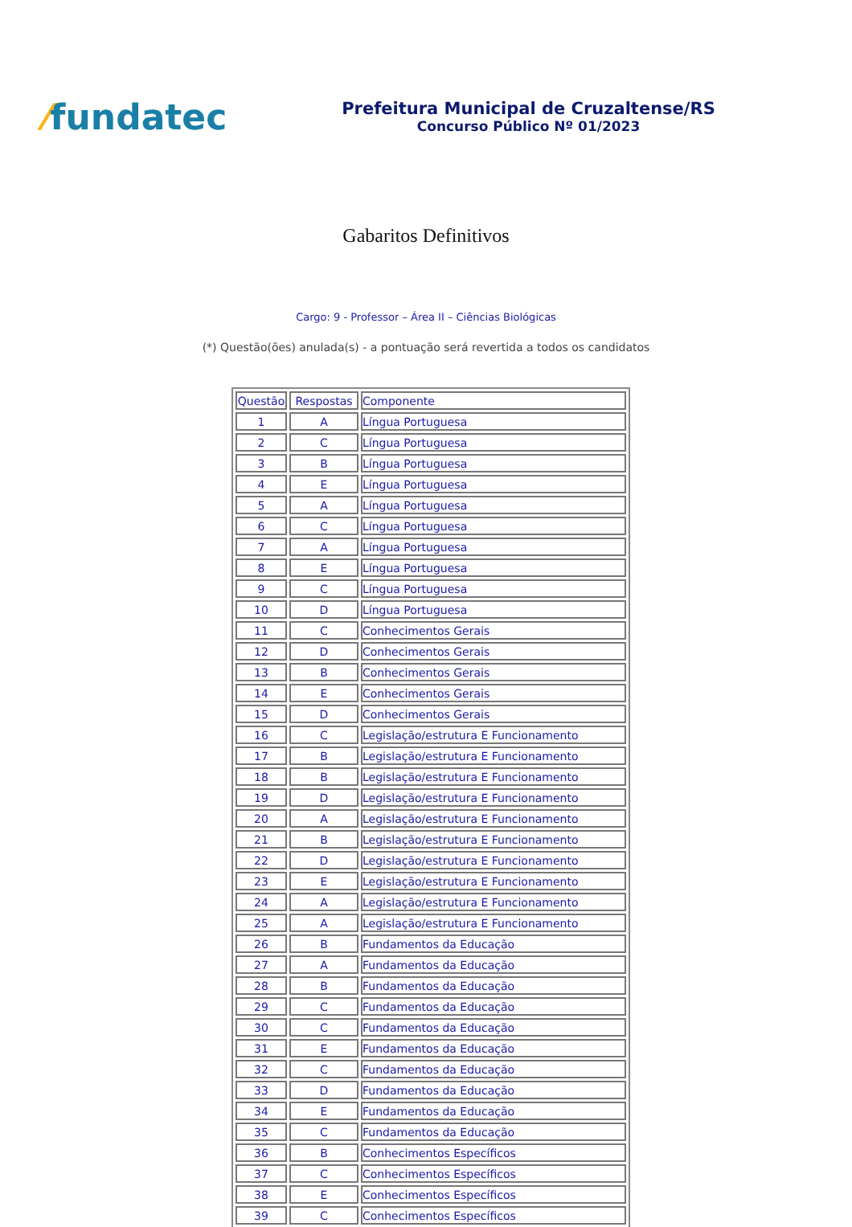⁄fundatec
Prefeitura Municipal de Cruzaltense/RS
Concurso Público Nº 01/2023
Gabaritos Definitivos
Cargo: 9 - Professor – Área II – Ciências Biológicas
(*) Questão(ões) anulada(s) - a pontuação será revertida a todos os candidatos
| Questão | Respostas | Componente |
| --- | --- | --- |
| 1 | A | Língua Portuguesa |
| 2 | C | Língua Portuguesa |
| 3 | B | Língua Portuguesa |
| 4 | E | Língua Portuguesa |
| 5 | A | Língua Portuguesa |
| 6 | C | Língua Portuguesa |
| 7 | A | Língua Portuguesa |
| 8 | E | Língua Portuguesa |
| 9 | C | Língua Portuguesa |
| 10 | D | Língua Portuguesa |
| 11 | C | Conhecimentos Gerais |
| 12 | D | Conhecimentos Gerais |
| 13 | B | Conhecimentos Gerais |
| 14 | E | Conhecimentos Gerais |
| 15 | D | Conhecimentos Gerais |
| 16 | C | Legislação/estrutura E Funcionamento |
| 17 | B | Legislação/estrutura E Funcionamento |
| 18 | B | Legislação/estrutura E Funcionamento |
| 19 | D | Legislação/estrutura E Funcionamento |
| 20 | A | Legislação/estrutura E Funcionamento |
| 21 | B | Legislação/estrutura E Funcionamento |
| 22 | D | Legislação/estrutura E Funcionamento |
| 23 | E | Legislação/estrutura E Funcionamento |
| 24 | A | Legislação/estrutura E Funcionamento |
| 25 | A | Legislação/estrutura E Funcionamento |
| 26 | B | Fundamentos da Educação |
| 27 | A | Fundamentos da Educação |
| 28 | B | Fundamentos da Educação |
| 29 | C | Fundamentos da Educação |
| 30 | C | Fundamentos da Educação |
| 31 | E | Fundamentos da Educação |
| 32 | C | Fundamentos da Educação |
| 33 | D | Fundamentos da Educação |
| 34 | E | Fundamentos da Educação |
| 35 | C | Fundamentos da Educação |
| 36 | B | Conhecimentos Específicos |
| 37 | C | Conhecimentos Específicos |
| 38 | E | Conhecimentos Específicos |
| 39 | C | Conhecimentos Específicos |